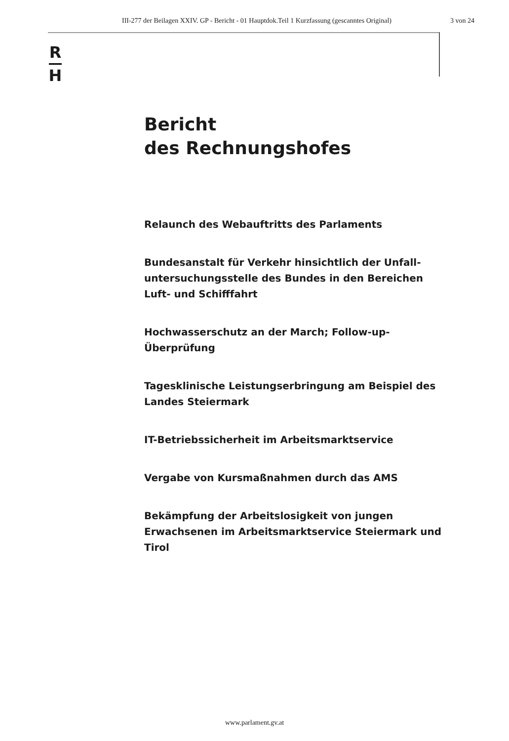III-277 der Beilagen XXIV. GP - Bericht - 01 Hauptdok.Teil 1 Kurzfassung (gescanntes Original) 3 von 24
R
H
Bericht
des Rechnungshofes
Relaunch des Webauftritts des Parlaments
Bundesanstalt für Verkehr hinsichtlich der Unfall-untersuchungsstelle des Bundes in den Bereichen Luft- und Schifffahrt
Hochwasserschutz an der March; Follow-up-Überprüfung
Tagesklinische Leistungserbringung am Beispiel des Landes Steiermark
IT-Betriebssicherheit im Arbeitsmarktservice
Vergabe von Kursmaßnahmen durch das AMS
Bekämpfung der Arbeitslosigkeit von jungen Erwachsenen im Arbeitsmarktservice Steiermark und Tirol
www.parlament.gv.at